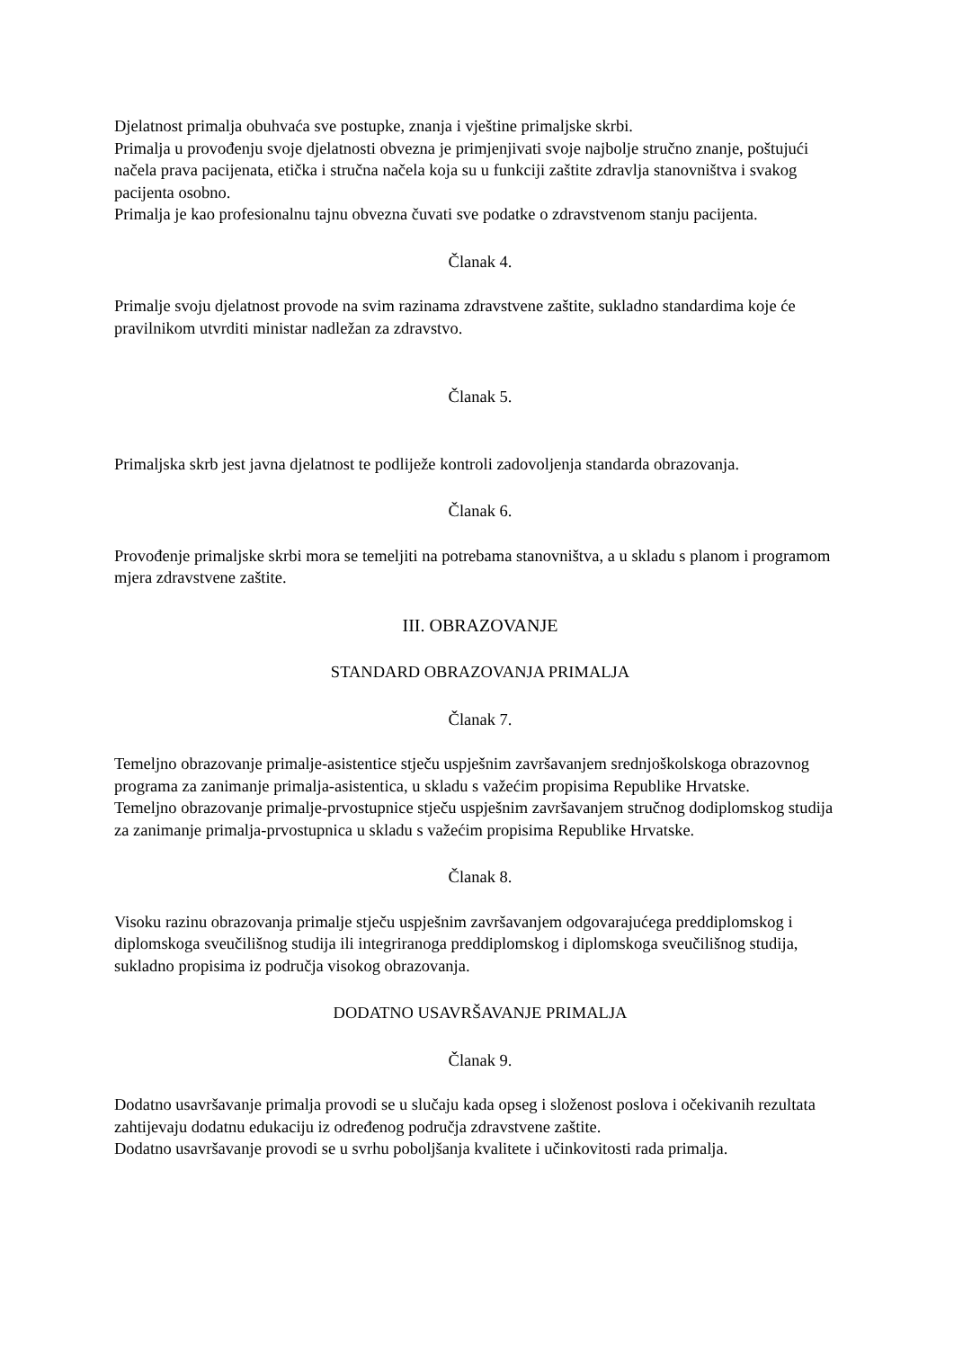Djelatnost primalja obuhvaća sve postupke, znanja i vještine primaljske skrbi.
Primalja u provođenju svoje djelatnosti obvezna je primjenjivati svoje najbolje stručno znanje, poštujući načela prava pacijenata, etička i stručna načela koja su u funkciji zaštite zdravlja stanovništva i svakog pacijenta osobno.
Primalja je kao profesionalnu tajnu obvezna čuvati sve podatke o zdravstvenom stanju pacijenta.
Članak 4.
Primalje svoju djelatnost provode na svim razinama zdravstvene zaštite, sukladno standardima koje će pravilnikom utvrditi ministar nadležan za zdravstvo.
Članak 5.
Primaljska skrb jest javna djelatnost te podliježe kontroli zadovoljenja standarda obrazovanja.
Članak 6.
Provođenje primaljske skrbi mora se temeljiti na potrebama stanovništva, a u skladu s planom i programom mjera zdravstvene zaštite.
III. OBRAZOVANJE
STANDARD OBRAZOVANJA PRIMALJA
Članak 7.
Temeljno obrazovanje primalje-asistentice stječu uspješnim završavanjem srednjoškolskoga obrazovnog programa za zanimanje primalja-asistentica, u skladu s važećim propisima Republike Hrvatske.
Temeljno obrazovanje primalje-prvostupnice stječu uspješnim završavanjem stručnog dodiplomskog studija za zanimanje primalja-prvostupnica u skladu s važećim propisima Republike Hrvatske.
Članak 8.
Visoku razinu obrazovanja primalje stječu uspješnim završavanjem odgovarajućega preddiplomskog i diplomskoga sveučilišnog studija ili integriranoga preddiplomskog i diplomskoga sveučilišnog studija, sukladno propisima iz područja visokog obrazovanja.
DODATNO USAVRŠAVANJE PRIMALJA
Članak 9.
Dodatno usavršavanje primalja provodi se u slučaju kada opseg i složenost poslova i očekivanih rezultata zahtijevaju dodatnu edukaciju iz određenog područja zdravstvene zaštite.
Dodatno usavršavanje provodi se u svrhu poboljšanja kvalitete i učinkovitosti rada primalja.